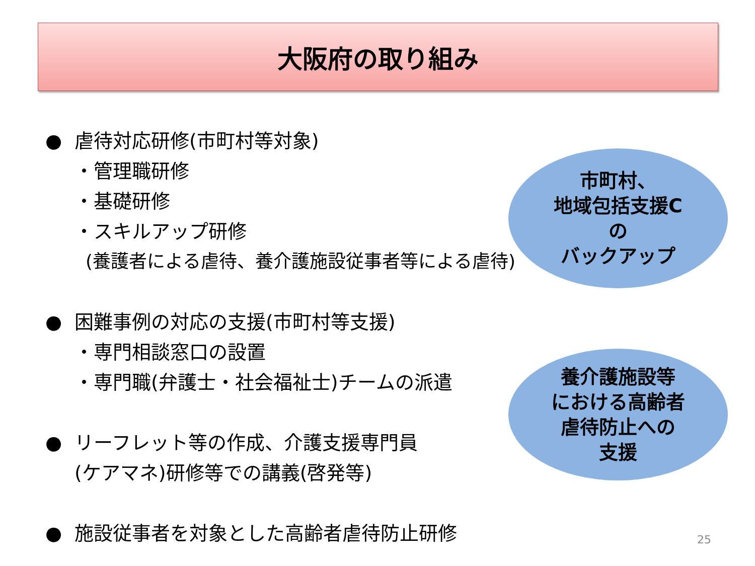大阪府の取り組み
● 虐待対応研修(市町村等対象)
・管理職研修
・基礎研修
・スキルアップ研修
(養護者による虐待、養介護施設従事者等による虐待)
● 困難事例の対応の支援(市町村等支援)
・専門相談窓口の設置
・専門職(弁護士・社会福祉士)チームの派遣
● リーフレット等の作成、介護支援専門員
(ケアマネ)研修等での講義(啓発等)
● 施設従事者を対象とした高齢者虐待防止研修
市町村、
地域包括支援C
の
バックアップ
養介護施設等
における高齢者
虐待防止への
支援
25